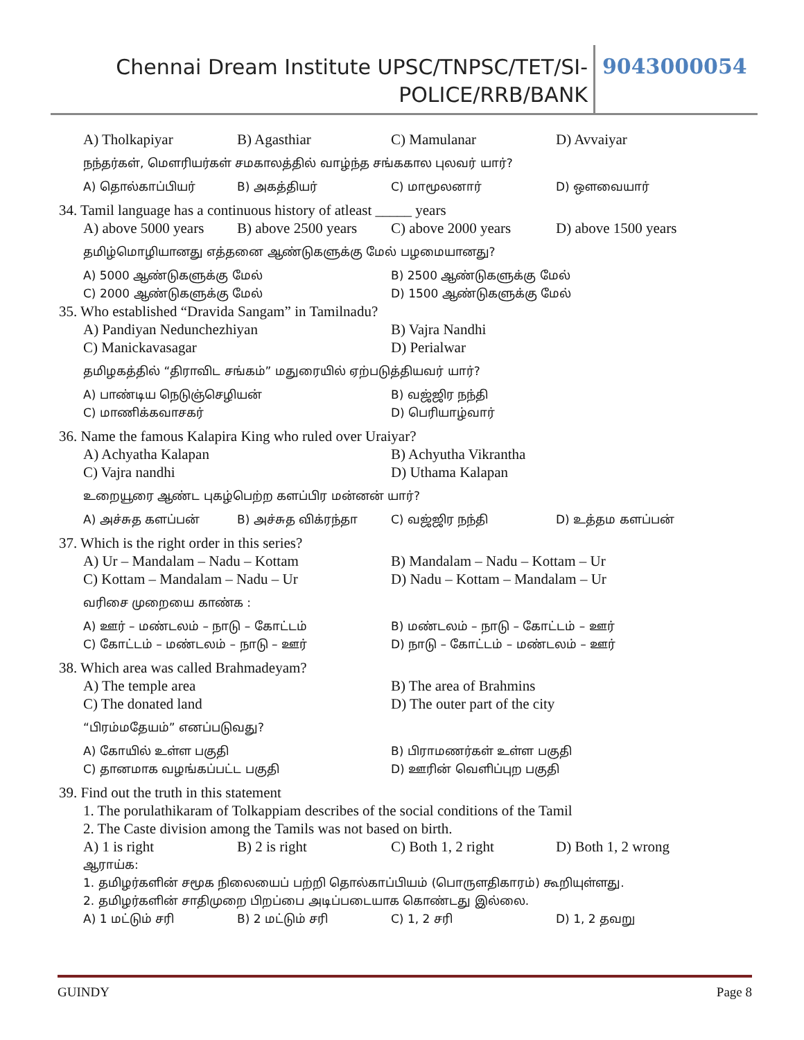Chennai Dream Institute UPSC/TNPSC/TET/SI-POLICE/RRB/BANK
9043000054
A) Tholkapiyar B) Agasthiar C) Mamulanar D) Avvaiyar
நந்தர்கள், மௌரியர்கள் சமகாலத்தில் வாழ்ந்த சங்ககால புலவர் யார்?
A) தொல்காப்பியர் B) அகத்தியர் C) மாமூலனார் D) ஔவையார்
34. Tamil language has a continuous history of atleast _____ years
A) above 5000 years B) above 2500 years C) above 2000 years D) above 1500 years
தமிழ்மொழியானது எத்தனை ஆண்டுகளுக்கு மேல் பழமையானது?
A) 5000 ஆண்டுகளுக்கு மேல்
B) 2500 ஆண்டுகளுக்கு மேல்
C) 2000 ஆண்டுகளுக்கு மேல்
D) 1500 ஆண்டுகளுக்கு மேல்
35. Who established “Dravida Sangam” in Tamilnadu?
A) Pandiyan Nedunchezhiyan
B) Vajra Nandhi
C) Manickavasagar
D) Perialwar
தமிழகத்தில் “திராவிட சங்கம்” மதுரையில் ஏற்படுத்தியவர் யார்?
A) பாண்டிய நெடுஞ்செழியன்
B) வஜ்ஜிர நந்தி
C) மாணிக்கவாசகர்
D) பெரியாழ்வார்
36. Name the famous Kalapira King who ruled over Uraiyar?
A) Achyatha Kalapan
B) Achyutha Vikrantha
C) Vajra nandhi
D) Uthama Kalapan
உறையூரை ஆண்ட புகழ்பெற்ற களப்பிர மன்னன் யார்?
A) அச்சுத களப்பன் B) அச்சுத விக்ரந்தா C) வஜ்ஜிர நந்தி D) உத்தம களப்பன்
37. Which is the right order in this series?
A) Ur – Mandalam – Nadu – Kottam
B) Mandalam – Nadu – Kottam – Ur
C) Kottam – Mandalam – Nadu – Ur
D) Nadu – Kottam – Mandalam – Ur
வரிசை முறையை காண்க :
A) ஊர் – மண்டலம் – நாடு – கோட்டம்
B) மண்டலம் – நாடு – கோட்டம் – ஊர்
C) கோட்டம் – மண்டலம் – நாடு – ஊர்
D) நாடு – கோட்டம் – மண்டலம் – ஊர்
38. Which area was called Brahmadeyam?
A) The temple area
B) The area of Brahmins
C) The donated land
D) The outer part of the city
“பிரம்மதேயம்” எனப்படுவது?
A) கோயில் உள்ள பகுதி
B) பிராமணர்கள் உள்ள பகுதி
C) தானமாக வழங்கப்பட்ட பகுதி
D) ஊரின் வெளிப்புற பகுதி
39. Find out the truth in this statement
1. The porulathikaram of Tolkappiam describes of the social conditions of the Tamil
2. The Caste division among the Tamils was not based on birth.
A) 1 is right B) 2 is right C) Both 1, 2 right D) Both 1, 2 wrong
ஆராய்க:
1. தமிழர்களின் சமூக நிலையைப் பற்றி தொல்காப்பியம் (பொருளதிகாரம்) கூறியுள்ளது.
2. தமிழர்களின் சாதிமுறை பிறப்பை அடிப்படையாக கொண்டது இல்லை.
A) 1 மட்டும் சரி B) 2 மட்டும் சரி C) 1, 2 சரி D) 1, 2 தவறு
GUINDY Page 8